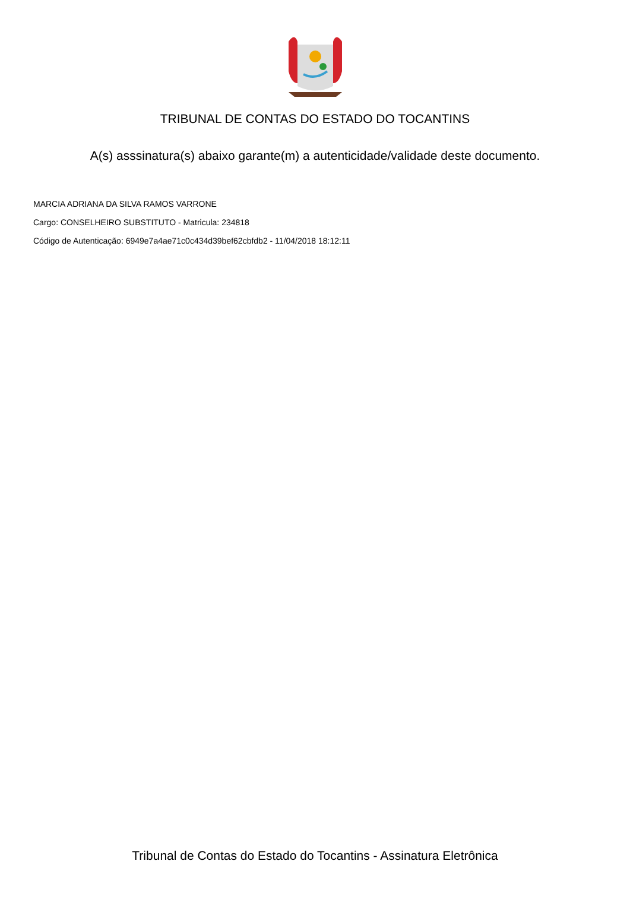TRIBUNAL DE CONTAS DO ESTADO DO TOCANTINS
A(s) asssinatura(s) abaixo garante(m) a autenticidade/validade deste documento.
MARCIA ADRIANA DA SILVA RAMOS VARRONE
Cargo: CONSELHEIRO SUBSTITUTO - Matricula: 234818
Código de Autenticação: 6949e7a4ae71c0c434d39bef62cbfdb2 - 11/04/2018 18:12:11
Tribunal de Contas do Estado do Tocantins - Assinatura Eletrônica